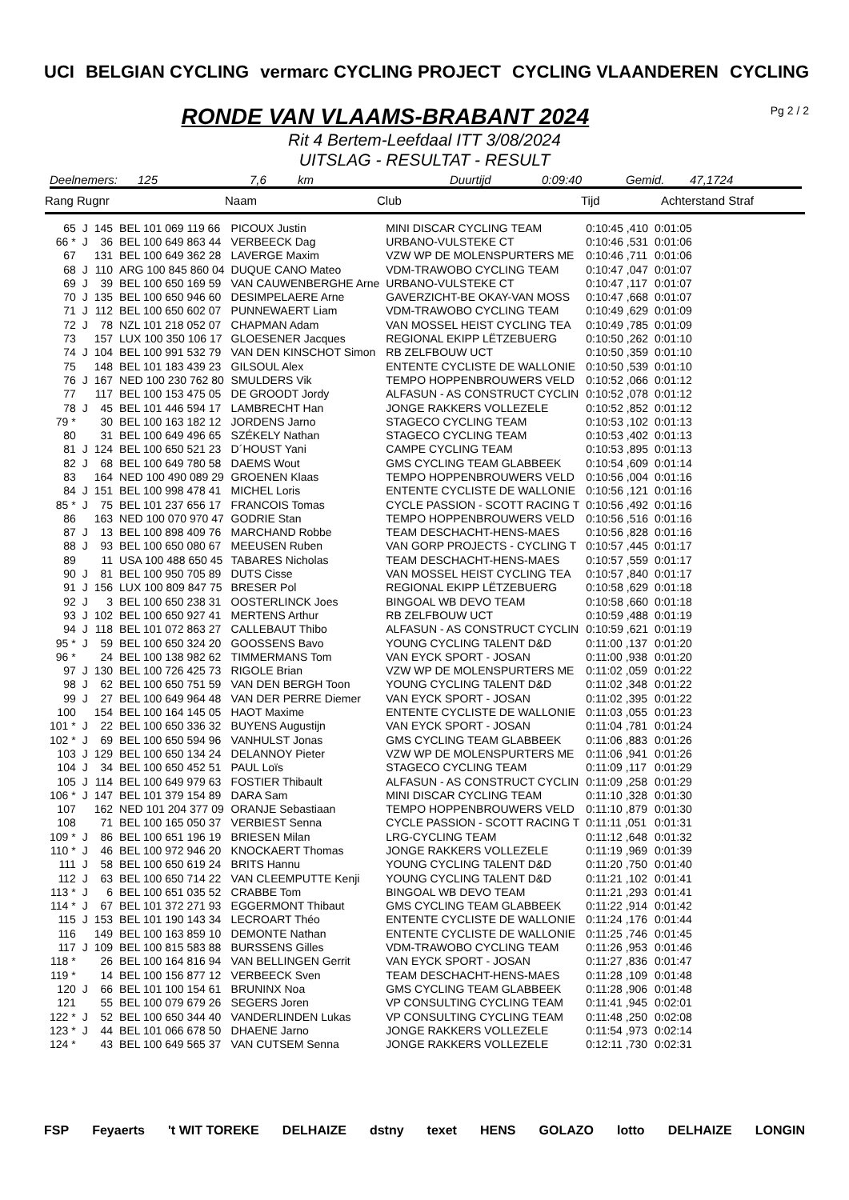UCI BELGIAN CYCLING vermarc CYCLING PROJECT CYCLING VLAANDEREN CYCLING
Pg 2 / 2
RONDE VAN VLAAMS-BRABANT 2024
Rit 4 Bertem-Leefdaal ITT 3/08/2024
UITSLAG - RESULTAT - RESULT
Deelnemers: 125 7,6 km Duurtijd 0:09:40 Gemid. 47,1724
Rang Rugnr Naam Club Tijd Achterstand Straf
| 65 | J | 145 | BEL 101 069 119 66 | PICOUX Justin | MINI DISCAR CYCLING TEAM | 0:10:45 ,410 | 0:01:05 |
| 66 * | J | 36 | BEL 100 649 863 44 | VERBEECK Dag | URBANO-VULSTEKE CT | 0:10:46 ,531 | 0:01:06 |
| 67 | | 131 | BEL 100 649 362 28 | LAVERGE Maxim | VZW WP DE MOLENSPURTERS ME | 0:10:46 ,711 | 0:01:06 |
| 68 | J | 110 | ARG 100 845 860 04 | DUQUE CANO Mateo | VDM-TRAWOBO CYCLING TEAM | 0:10:47 ,047 | 0:01:07 |
| 69 | J | 39 | BEL 100 650 169 59 | VAN CAUWENBERGHE Arne | URBANO-VULSTEKE CT | 0:10:47 ,117 | 0:01:07 |
| 70 | J | 135 | BEL 100 650 946 60 | DESIMPELAERE Arne | GAVERZICHT-BE OKAY-VAN MOSS | 0:10:47 ,668 | 0:01:07 |
| 71 | J | 112 | BEL 100 650 602 07 | PUNNEWAERT Liam | VDM-TRAWOBO CYCLING TEAM | 0:10:49 ,629 | 0:01:09 |
| 72 | J | 78 | NZL 101 218 052 07 | CHAPMAN Adam | VAN MOSSEL HEIST CYCLING TEA | 0:10:49 ,785 | 0:01:09 |
| 73 | | 157 | LUX 100 350 106 17 | GLOESENER Jacques | REGIONAL EKIPP LËTZEBUERG | 0:10:50 ,262 | 0:01:10 |
| 74 | J | 104 | BEL 100 991 532 79 | VAN DEN KINSCHOT Simon | RB ZELFBOUW UCT | 0:10:50 ,359 | 0:01:10 |
| 75 | | 148 | BEL 101 183 439 23 | GILSOUL Alex | ENTENTE CYCLISTE DE WALLONIE | 0:10:50 ,539 | 0:01:10 |
| 76 | J | 167 | NED 100 230 762 80 | SMULDERS Vik | TEMPO HOPPENBROUWERS VELD | 0:10:52 ,066 | 0:01:12 |
| 77 | | 117 | BEL 100 153 475 05 | DE GROODT Jordy | ALFASUN - AS CONSTRUCT CYCLIN | 0:10:52 ,078 | 0:01:12 |
| 78 | J | 45 | BEL 101 446 594 17 | LAMBRECHT Han | JONGE RAKKERS VOLLEZELE | 0:10:52 ,852 | 0:01:12 |
| 79 * | | 30 | BEL 100 163 182 12 | JORDENS Jarno | STAGECO CYCLING TEAM | 0:10:53 ,102 | 0:01:13 |
| 80 | | 31 | BEL 100 649 496 65 | SZÉKELY Nathan | STAGECO CYCLING TEAM | 0:10:53 ,402 | 0:01:13 |
| 81 | J | 124 | BEL 100 650 521 23 | D´HOUST Yani | CAMPE CYCLING TEAM | 0:10:53 ,895 | 0:01:13 |
| 82 | J | 68 | BEL 100 649 780 58 | DAEMS Wout | GMS CYCLING TEAM GLABBEEK | 0:10:54 ,609 | 0:01:14 |
| 83 | | 164 | NED 100 490 089 29 | GROENEN Klaas | TEMPO HOPPENBROUWERS VELD | 0:10:56 ,004 | 0:01:16 |
| 84 | J | 151 | BEL 100 998 478 41 | MICHEL Loris | ENTENTE CYCLISTE DE WALLONIE | 0:10:56 ,121 | 0:01:16 |
| 85 * | J | 75 | BEL 101 237 656 17 | FRANCOIS Tomas | CYCLE PASSION - SCOTT RACING T | 0:10:56 ,492 | 0:01:16 |
| 86 | | 163 | NED 100 070 970 47 | GODRIE Stan | TEMPO HOPPENBROUWERS VELD | 0:10:56 ,516 | 0:01:16 |
| 87 | J | 13 | BEL 100 898 409 76 | MARCHAND Robbe | TEAM DESCHACHT-HENS-MAES | 0:10:56 ,828 | 0:01:16 |
| 88 | J | 93 | BEL 100 650 080 67 | MEEUSEN Ruben | VAN GORP PROJECTS - CYCLING T | 0:10:57 ,445 | 0:01:17 |
| 89 | | 11 | USA 100 488 650 45 | TABARES Nicholas | TEAM DESCHACHT-HENS-MAES | 0:10:57 ,559 | 0:01:17 |
| 90 | J | 81 | BEL 100 950 705 89 | DUTS Cisse | VAN MOSSEL HEIST CYCLING TEA | 0:10:57 ,840 | 0:01:17 |
| 91 | J | 156 | LUX 100 809 847 75 | BRESER Pol | REGIONAL EKIPP LËTZEBUERG | 0:10:58 ,629 | 0:01:18 |
| 92 | J | 3 | BEL 100 650 238 31 | OOSTERLINCK Joes | BINGOAL WB DEVO TEAM | 0:10:58 ,660 | 0:01:18 |
| 93 | J | 102 | BEL 100 650 927 41 | MERTENS Arthur | RB ZELFBOUW UCT | 0:10:59 ,488 | 0:01:19 |
| 94 | J | 118 | BEL 101 072 863 27 | CALLEBAUT Thibo | ALFASUN - AS CONSTRUCT CYCLIN | 0:10:59 ,621 | 0:01:19 |
| 95 * | J | 59 | BEL 100 650 324 20 | GOOSSENS Bavo | YOUNG CYCLING TALENT D&D | 0:11:00 ,137 | 0:01:20 |
| 96 * | | 24 | BEL 100 138 982 62 | TIMMERMANS Tom | VAN EYCK SPORT - JOSAN | 0:11:00 ,938 | 0:01:20 |
| 97 | J | 130 | BEL 100 726 425 73 | RIGOLE Brian | VZW WP DE MOLENSPURTERS ME | 0:11:02 ,059 | 0:01:22 |
| 98 | J | 62 | BEL 100 650 751 59 | VAN DEN BERGH Toon | YOUNG CYCLING TALENT D&D | 0:11:02 ,348 | 0:01:22 |
| 99 | J | 27 | BEL 100 649 964 48 | VAN DER PERRE Diemer | VAN EYCK SPORT - JOSAN | 0:11:02 ,395 | 0:01:22 |
| 100 | | 154 | BEL 100 164 145 05 | HAOT Maxime | ENTENTE CYCLISTE DE WALLONIE | 0:11:03 ,055 | 0:01:23 |
| 101 * | J | 22 | BEL 100 650 336 32 | BUYENS Augustijn | VAN EYCK SPORT - JOSAN | 0:11:04 ,781 | 0:01:24 |
| 102 * | J | 69 | BEL 100 650 594 96 | VANHULST Jonas | GMS CYCLING TEAM GLABBEEK | 0:11:06 ,883 | 0:01:26 |
| 103 | J | 129 | BEL 100 650 134 24 | DELANNOY Pieter | VZW WP DE MOLENSPURTERS ME | 0:11:06 ,941 | 0:01:26 |
| 104 | J | 34 | BEL 100 650 452 51 | PAUL Loïs | STAGECO CYCLING TEAM | 0:11:09 ,117 | 0:01:29 |
| 105 | J | 114 | BEL 100 649 979 63 | FOSTIER Thibault | ALFASUN - AS CONSTRUCT CYCLIN | 0:11:09 ,258 | 0:01:29 |
| 106 * | J | 147 | BEL 101 379 154 89 | DARA Sam | MINI DISCAR CYCLING TEAM | 0:11:10 ,328 | 0:01:30 |
| 107 | | 162 | NED 101 204 377 09 | ORANJE Sebastiaan | TEMPO HOPPENBROUWERS VELD | 0:11:10 ,879 | 0:01:30 |
| 108 | | 71 | BEL 100 165 050 37 | VERBIEST Senna | CYCLE PASSION - SCOTT RACING T | 0:11:11 ,051 | 0:01:31 |
| 109 * | J | 86 | BEL 100 651 196 19 | BRIESEN Milan | LRG-CYCLING TEAM | 0:11:12 ,648 | 0:01:32 |
| 110 * | J | 46 | BEL 100 972 946 20 | KNOCKAERT Thomas | JONGE RAKKERS VOLLEZELE | 0:11:19 ,969 | 0:01:39 |
| 111 | J | 58 | BEL 100 650 619 24 | BRITS Hannu | YOUNG CYCLING TALENT D&D | 0:11:20 ,750 | 0:01:40 |
| 112 | J | 63 | BEL 100 650 714 22 | VAN CLEEMPUTTE Kenji | YOUNG CYCLING TALENT D&D | 0:11:21 ,102 | 0:01:41 |
| 113 * | J | 6 | BEL 100 651 035 52 | CRABBE Tom | BINGOAL WB DEVO TEAM | 0:11:21 ,293 | 0:01:41 |
| 114 * | J | 67 | BEL 101 372 271 93 | EGGERMONT Thibaut | GMS CYCLING TEAM GLABBEEK | 0:11:22 ,914 | 0:01:42 |
| 115 | J | 153 | BEL 101 190 143 34 | LECROART Théo | ENTENTE CYCLISTE DE WALLONIE | 0:11:24 ,176 | 0:01:44 |
| 116 | | 149 | BEL 100 163 859 10 | DEMONTE Nathan | ENTENTE CYCLISTE DE WALLONIE | 0:11:25 ,746 | 0:01:45 |
| 117 | J | 109 | BEL 100 815 583 88 | BURSSENS Gilles | VDM-TRAWOBO CYCLING TEAM | 0:11:26 ,953 | 0:01:46 |
| 118 * | | 26 | BEL 100 164 816 94 | VAN BELLINGEN Gerrit | VAN EYCK SPORT - JOSAN | 0:11:27 ,836 | 0:01:47 |
| 119 * | | 14 | BEL 100 156 877 12 | VERBEECK Sven | TEAM DESCHACHT-HENS-MAES | 0:11:28 ,109 | 0:01:48 |
| 120 | J | 66 | BEL 101 100 154 61 | BRUNINX Noa | GMS CYCLING TEAM GLABBEEK | 0:11:28 ,906 | 0:01:48 |
| 121 | | 55 | BEL 100 079 679 26 | SEGERS Joren | VP CONSULTING CYCLING TEAM | 0:11:41 ,945 | 0:02:01 |
| 122 * | J | 52 | BEL 100 650 344 40 | VANDERLINDEN Lukas | VP CONSULTING CYCLING TEAM | 0:11:48 ,250 | 0:02:08 |
| 123 * | J | 44 | BEL 101 066 678 50 | DHAENE Jarno | JONGE RAKKERS VOLLEZELE | 0:11:54 ,973 | 0:02:14 |
| 124 * | | 43 | BEL 100 649 565 37 | VAN CUTSEM Senna | JONGE RAKKERS VOLLEZELE | 0:12:11 ,730 | 0:02:31 |
FSP Feyaerts 't WIT TOREKE DELHAIZE dstny texet HENS GOLAZO lotto DELHAIZE LONGIN